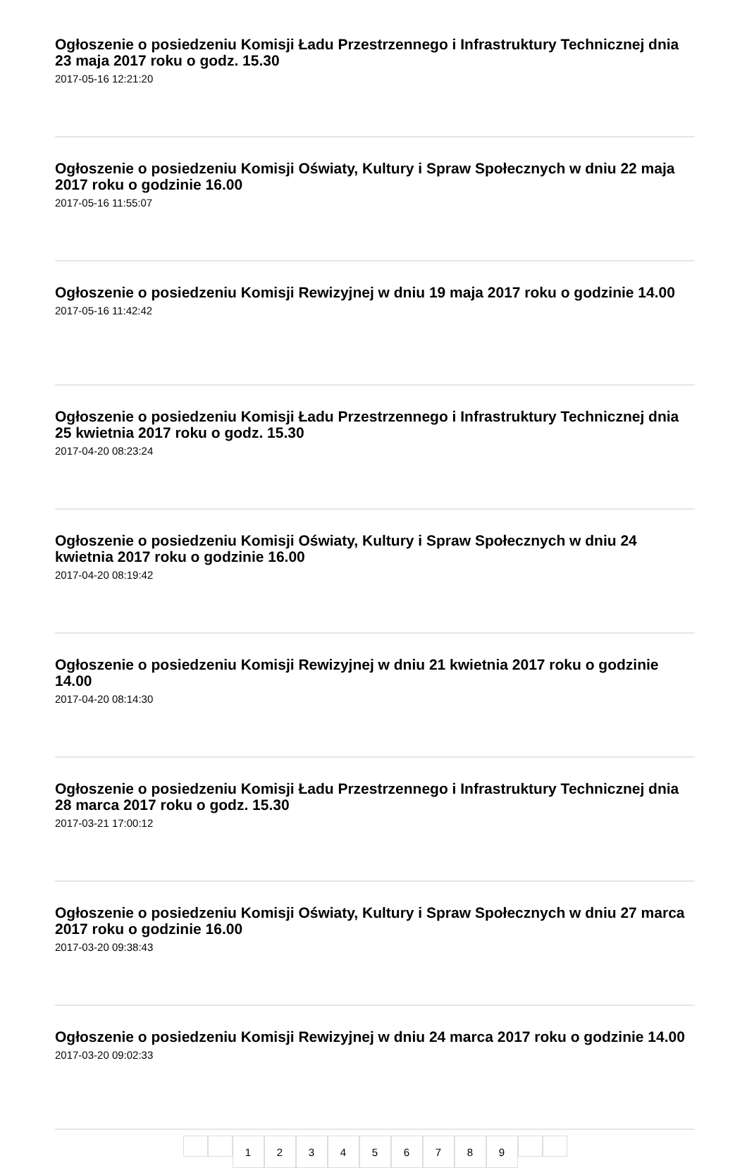Ogłoszenie o posiedzeniu Komisji Ładu Przestrzennego i Infrastruktury Technicznej dnia 23 maja 2017 roku o godz. 15.30
2017-05-16 12:21:20
Ogłoszenie o posiedzeniu Komisji Oświaty, Kultury i Spraw Społecznych w dniu 22 maja 2017 roku o godzinie 16.00
2017-05-16 11:55:07
Ogłoszenie o posiedzeniu Komisji Rewizyjnej w dniu 19 maja 2017 roku o godzinie 14.00
2017-05-16 11:42:42
Ogłoszenie o posiedzeniu Komisji Ładu Przestrzennego i Infrastruktury Technicznej dnia 25 kwietnia 2017 roku o godz. 15.30
2017-04-20 08:23:24
Ogłoszenie o posiedzeniu Komisji Oświaty, Kultury i Spraw Społecznych w dniu 24 kwietnia 2017 roku o godzinie 16.00
2017-04-20 08:19:42
Ogłoszenie o posiedzeniu Komisji Rewizyjnej w dniu 21 kwietnia 2017 roku o godzinie 14.00
2017-04-20 08:14:30
Ogłoszenie o posiedzeniu Komisji Ładu Przestrzennego i Infrastruktury Technicznej dnia 28 marca 2017 roku o godz. 15.30
2017-03-21 17:00:12
Ogłoszenie o posiedzeniu Komisji Oświaty, Kultury i Spraw Społecznych w dniu 27 marca 2017 roku o godzinie 16.00
2017-03-20 09:38:43
Ogłoszenie o posiedzeniu Komisji Rewizyjnej w dniu 24 marca 2017 roku o godzinie 14.00
2017-03-20 09:02:33
123456789